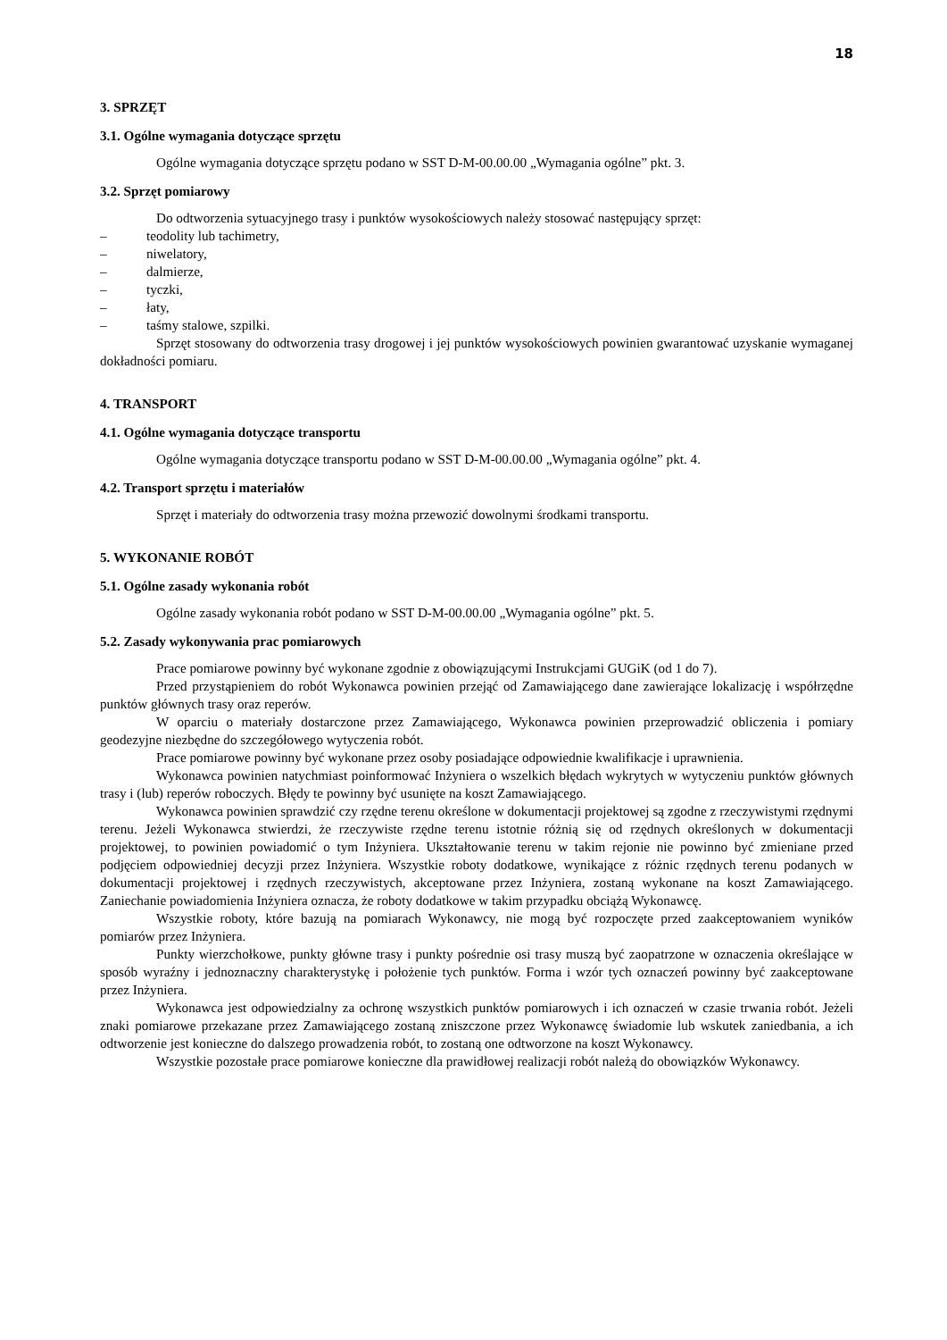18
3. SPRZĘT
3.1. Ogólne wymagania dotyczące sprzętu
Ogólne wymagania dotyczące sprzętu podano w SST D-M-00.00.00 „Wymagania ogólne” pkt. 3.
3.2. Sprzęt pomiarowy
Do odtworzenia sytuacyjnego trasy i punktów wysokościowych należy stosować następujący sprzęt:
– teodolity lub tachimetry,
– niwelatory,
– dalmierze,
– tyczki,
– łaty,
– taśmy stalowe, szpilki.
Sprzęt stosowany do odtworzenia trasy drogowej i jej punktów wysokościowych powinien gwarantować uzyskanie wymaganej dokładności pomiaru.
4. TRANSPORT
4.1. Ogólne wymagania dotyczące transportu
Ogólne wymagania dotyczące transportu podano w SST D-M-00.00.00 „Wymagania ogólne” pkt. 4.
4.2. Transport sprzętu i materiałów
Sprzęt i materiały do odtworzenia trasy można przewozić dowolnymi środkami transportu.
5. WYKONANIE ROBÓT
5.1. Ogólne zasady wykonania robót
Ogólne zasady wykonania robót podano w SST D-M-00.00.00 „Wymagania ogólne” pkt. 5.
5.2. Zasady wykonywania prac pomiarowych
Prace pomiarowe powinny być wykonane zgodnie z obowiązującymi Instrukcjami GUGiK (od 1 do 7).
Przed przystąpieniem do robót Wykonawca powinien przejąć od Zamawiającego dane zawierające lokalizację i współrzędne punktów głównych trasy oraz reperów.
W oparciu o materiały dostarczone przez Zamawiającego, Wykonawca powinien przeprowadzić obliczenia i pomiary geodezyjne niezbędne do szczegółowego wytyczenia robót.
Prace pomiarowe powinny być wykonane przez osoby posiadające odpowiednie kwalifikacje i uprawnienia.
Wykonawca powinien natychmiast poinformować Inżyniera o wszelkich błędach wykrytych w wytyczeniu punktów głównych trasy i (lub) reperów roboczych. Błędy te powinny być usunięte na koszt Zamawiającego.
Wykonawca powinien sprawdzić czy rzędne terenu określone w dokumentacji projektowej są zgodne z rzeczywistymi rzędnymi terenu. Jeżeli Wykonawca stwierdzi, że rzeczywiste rzędne terenu istotnie różnią się od rzędnych określonych w dokumentacji projektowej, to powinien powiadomić o tym Inżyniera. Ukształtowanie terenu w takim rejonie nie powinno być zmieniane przed podjęciem odpowiedniej decyzji przez Inżyniera. Wszystkie roboty dodatkowe, wynikające z różnic rzędnych terenu podanych w dokumentacji projektowej i rzędnych rzeczywistych, akceptowane przez Inżyniera, zostaną wykonane na koszt Zamawiającego. Zaniechanie powiadomienia Inżyniera oznacza, że roboty dodatkowe w takim przypadku obciążą Wykonawcę.
Wszystkie roboty, które bazują na pomiarach Wykonawcy, nie mogą być rozpoczęte przed zaakceptowaniem wyników pomiarów przez Inżyniera.
Punkty wierzchołkowe, punkty główne trasy i punkty pośrednie osi trasy muszą być zaopatrzone w oznaczenia określające w sposób wyraźny i jednoznaczny charakterystykę i położenie tych punktów. Forma i wzór tych oznaczeń powinny być zaakceptowane przez Inżyniera.
Wykonawca jest odpowiedzialny za ochronę wszystkich punktów pomiarowych i ich oznaczeń w czasie trwania robót. Jeżeli znaki pomiarowe przekazane przez Zamawiającego zostaną zniszczone przez Wykonawcę świadomie lub wskutek zaniedbania, a ich odtworzenie jest konieczne do dalszego prowadzenia robót, to zostaną one odtworzone na koszt Wykonawcy.
Wszystkie pozostałe prace pomiarowe konieczne dla prawidłowej realizacji robót należą do obowiązków Wykonawcy.